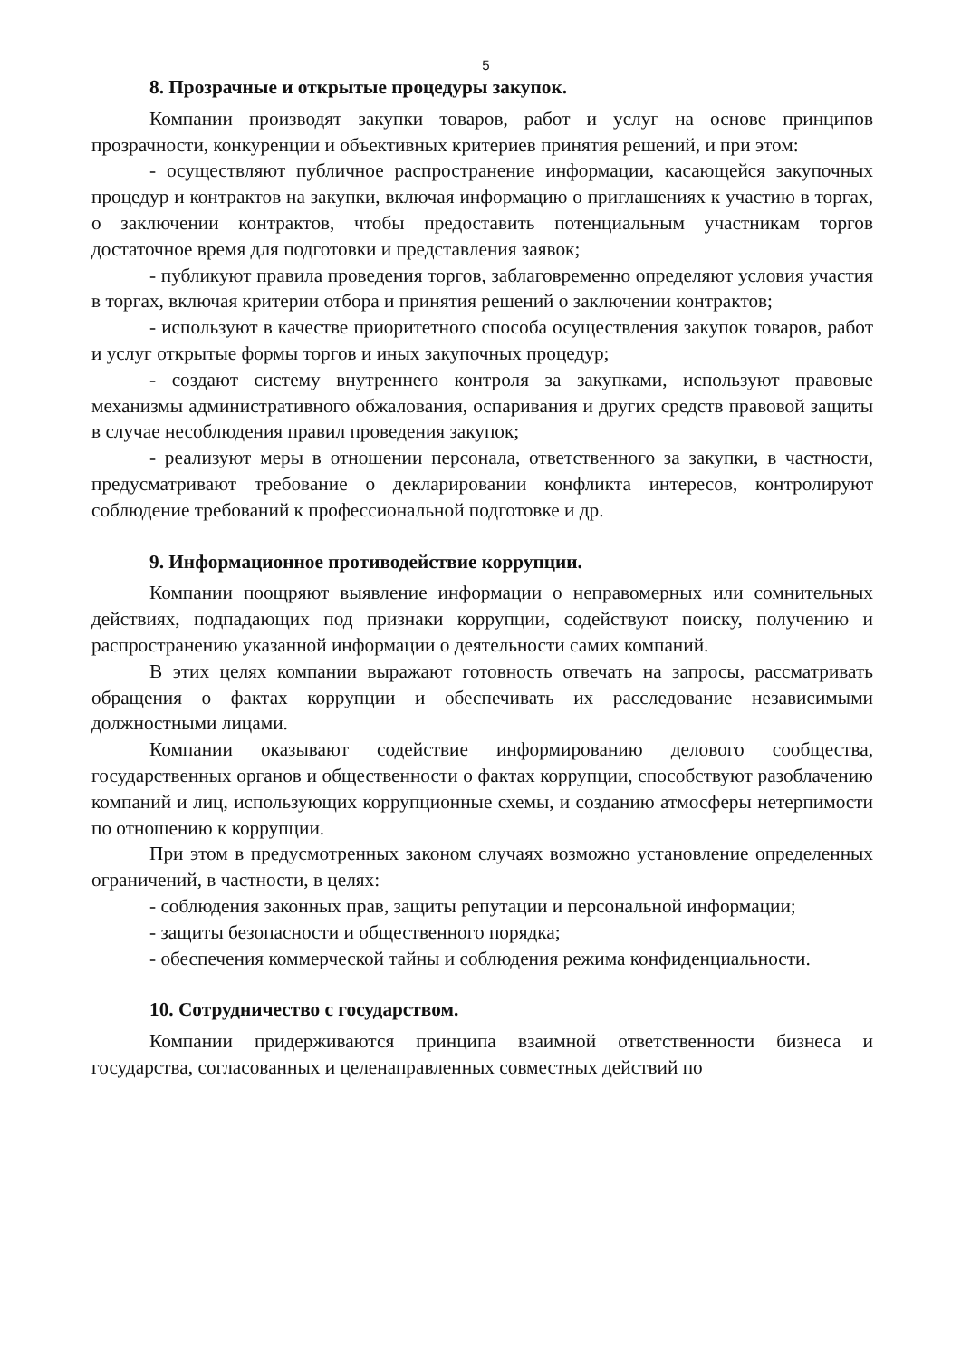5
8. Прозрачные и открытые процедуры закупок.
Компании производят закупки товаров, работ и услуг на основе принципов прозрачности, конкуренции и объективных критериев принятия решений, и при этом:
- осуществляют публичное распространение информации, касающейся закупочных процедур и контрактов на закупки, включая информацию о приглашениях к участию в торгах, о заключении контрактов, чтобы предоставить потенциальным участникам торгов достаточное время для подготовки и представления заявок;
- публикуют правила проведения торгов, заблаговременно определяют условия участия в торгах, включая критерии отбора и принятия решений о заключении контрактов;
- используют в качестве приоритетного способа осуществления закупок товаров, работ и услуг открытые формы торгов и иных закупочных процедур;
- создают систему внутреннего контроля за закупками, используют правовые механизмы административного обжалования, оспаривания и других средств правовой защиты в случае несоблюдения правил проведения закупок;
- реализуют меры в отношении персонала, ответственного за закупки, в частности, предусматривают требование о декларировании конфликта интересов, контролируют соблюдение требований к профессиональной подготовке и др.
9. Информационное противодействие коррупции.
Компании поощряют выявление информации о неправомерных или сомнительных действиях, подпадающих под признаки коррупции, содействуют поиску, получению и распространению указанной информации о деятельности самих компаний.
В этих целях компании выражают готовность отвечать на запросы, рассматривать обращения о фактах коррупции и обеспечивать их расследование независимыми должностными лицами.
Компании оказывают содействие информированию делового сообщества, государственных органов и общественности о фактах коррупции, способствуют разоблачению компаний и лиц, использующих коррупционные схемы, и созданию атмосферы нетерпимости по отношению к коррупции.
При этом в предусмотренных законом случаях возможно установление определенных ограничений, в частности, в целях:
- соблюдения законных прав, защиты репутации и персональной информации;
- защиты безопасности и общественного порядка;
- обеспечения коммерческой тайны и соблюдения режима конфиденциальности.
10. Сотрудничество с государством.
Компании придерживаются принципа взаимной ответственности бизнеса и государства, согласованных и целенаправленных совместных действий по